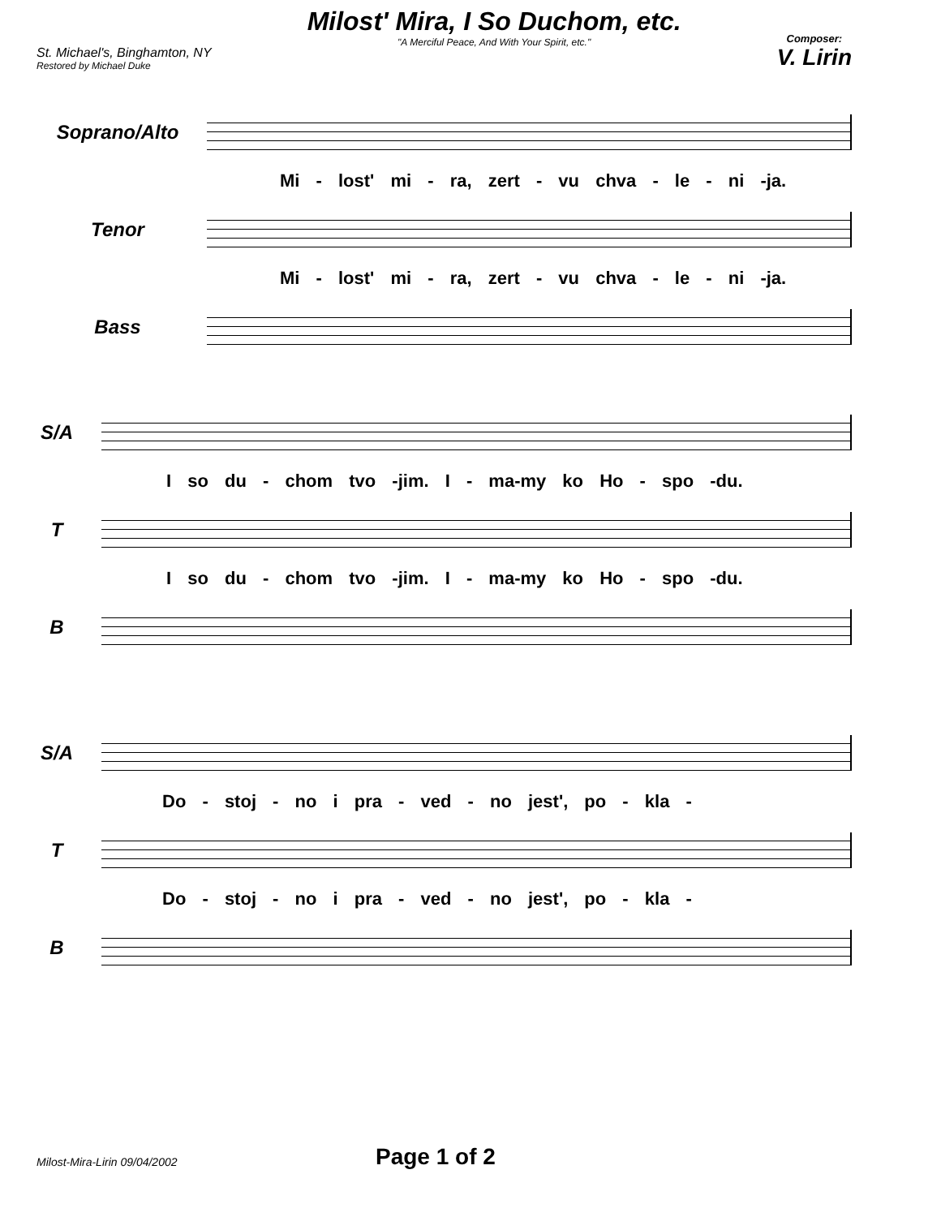St. Michael's, Binghamton, NY
Restored by Michael Duke
Milost' Mira, I So Duchom, etc.
"A Merciful Peace, And With Your Spirit, etc."
Composer:
V. Lirin
Soprano/Alto
Mi - lost' mi - ra, zert - vu chva - le - ni -ja.
Tenor
Mi - lost' mi - ra, zert - vu chva - le - ni -ja.
Bass
S/A
I so du - chom tvo -jim. I - ma-my ko Ho - spo -du.
T
I so du - chom tvo -jim. I - ma-my ko Ho - spo -du.
B
S/A
Do - stoj - no i pra - ved - no jest', po - kla -
T
Do - stoj - no i pra - ved - no jest', po - kla -
B
Milost-Mira-Lirin 09/04/2002 Page 1 of 2